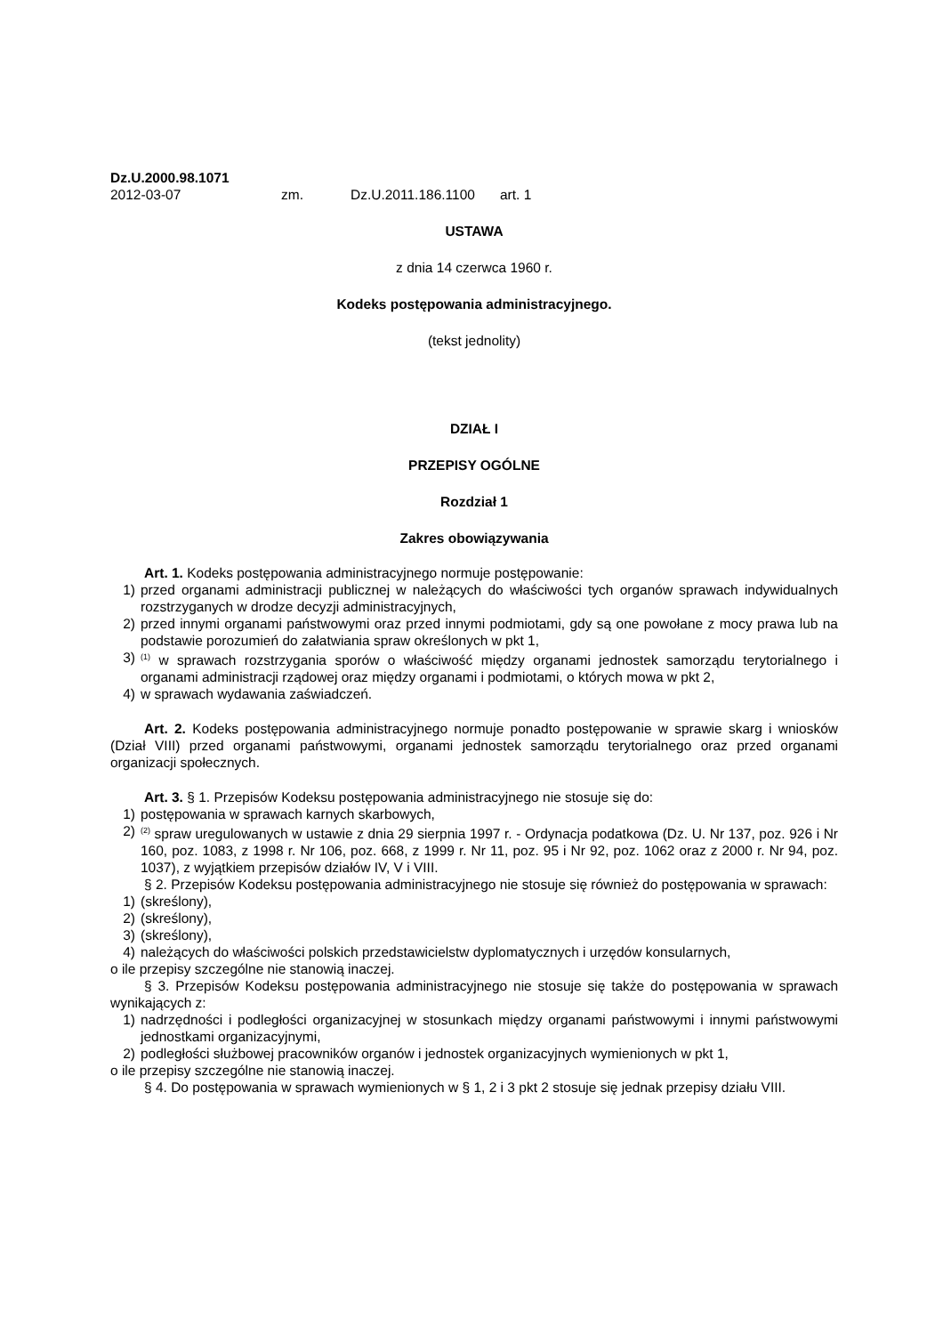Dz.U.2000.98.1071
2012-03-07 zm. Dz.U.2011.186.1100 art. 1
USTAWA
z dnia 14 czerwca 1960 r.
Kodeks postępowania administracyjnego.
(tekst jednolity)
DZIAŁ I
PRZEPISY OGÓLNE
Rozdział 1
Zakres obowiązywania
Art. 1. Kodeks postępowania administracyjnego normuje postępowanie:
1) przed organami administracji publicznej w należących do właściwości tych organów sprawach indywidualnych rozstrzyganych w drodze decyzji administracyjnych,
2) przed innymi organami państwowymi oraz przed innymi podmiotami, gdy są one powołane z mocy prawa lub na podstawie porozumień do załatwiania spraw określonych w pkt 1,
3)<sup>(1)</sup> w sprawach rozstrzygania sporów o właściwość między organami jednostek samorządu terytorialnego i organami administracji rządowej oraz między organami i podmiotami, o których mowa w pkt 2,
4) w sprawach wydawania zaświadczeń.
Art. 2. Kodeks postępowania administracyjnego normuje ponadto postępowanie w sprawie skarg i wniosków (Dział VIII) przed organami państwowymi, organami jednostek samorządu terytorialnego oraz przed organami organizacji społecznych.
Art. 3. § 1. Przepisów Kodeksu postępowania administracyjnego nie stosuje się do:
1) postępowania w sprawach karnych skarbowych,
2)<sup>(2)</sup> spraw uregulowanych w ustawie z dnia 29 sierpnia 1997 r. - Ordynacja podatkowa (Dz. U. Nr 137, poz. 926 i Nr 160, poz. 1083, z 1998 r. Nr 106, poz. 668, z 1999 r. Nr 11, poz. 95 i Nr 92, poz. 1062 oraz z 2000 r. Nr 94, poz. 1037), z wyjątkiem przepisów działów IV, V i VIII.
§ 2. Przepisów Kodeksu postępowania administracyjnego nie stosuje się również do postępowania w sprawach:
1) (skreślony),
2) (skreślony),
3) (skreślony),
4) należących do właściwości polskich przedstawicielstw dyplomatycznych i urzędów konsularnych,
o ile przepisy szczególne nie stanowią inaczej.
§ 3. Przepisów Kodeksu postępowania administracyjnego nie stosuje się także do postępowania w sprawach wynikających z:
1) nadrzędności i podległości organizacyjnej w stosunkach między organami państwowymi i innymi państwowymi jednostkami organizacyjnymi,
2) podległości służbowej pracowników organów i jednostek organizacyjnych wymienionych w pkt 1,
o ile przepisy szczególne nie stanowią inaczej.
§ 4. Do postępowania w sprawach wymienionych w § 1, 2 i 3 pkt 2 stosuje się jednak przepisy działu VIII.